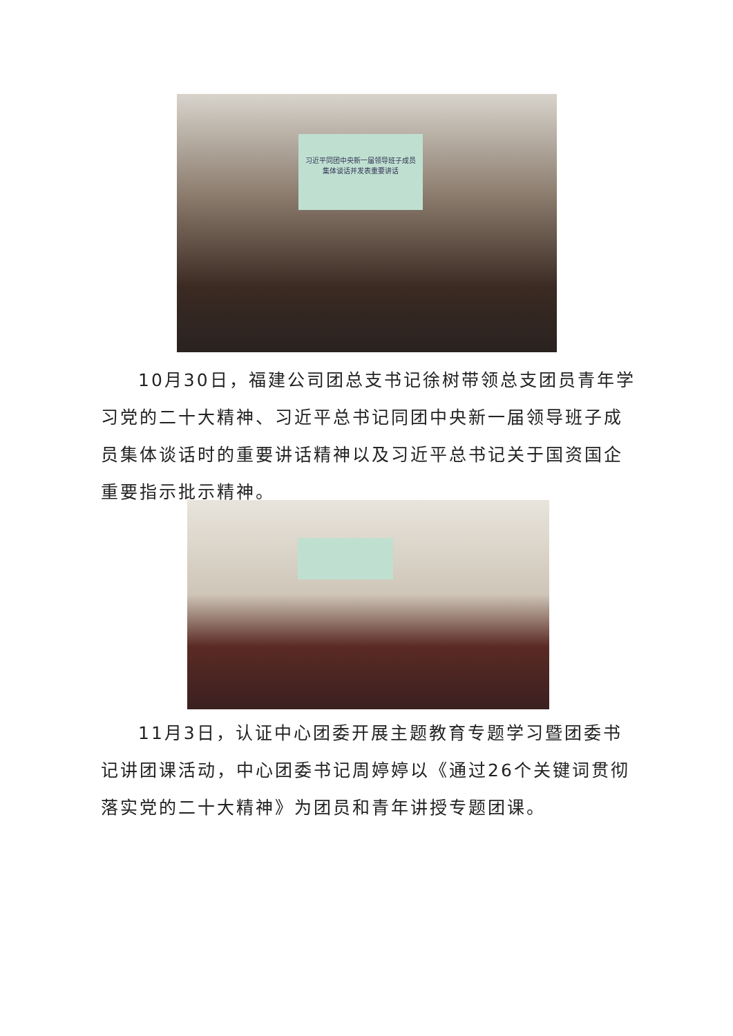习近平同团中央新一届领导班子成员
集体谈话并发表重要讲话
10月30日，福建公司团总支书记徐树带领总支团员青年学习党的二十大精神、习近平总书记同团中央新一届领导班子成员集体谈话时的重要讲话精神以及习近平总书记关于国资国企重要指示批示精神。
11月3日，认证中心团委开展主题教育专题学习暨团委书记讲团课活动，中心团委书记周婷婷以《通过26个关键词贯彻落实党的二十大精神》为团员和青年讲授专题团课。